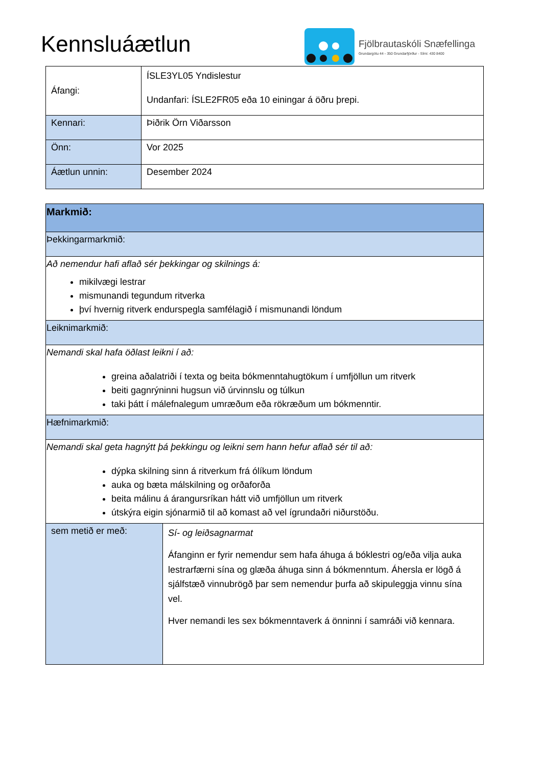Kennsluáætlun
Fjölbrautaskóli Snæfellinga
Grundargötu 44 - 350 Grundarfjörður - Sími: 430 8400
| Áfangi: | ÍSLE3YL05 Yndislestur Undanfari: ÍSLE2FR05 eða 10 einingar á öðru þrepi. |
| Kennari: | Þiðrik Örn Viðarsson |
| Önn: | Vor 2025 |
| Áætlun unnin: | Desember 2024 |
| Markmið: | |
| Þekkingarmarkmið: | |
| Að nemendur hafi aflað sér þekkingar og skilnings á: mikilvægi lestrar mismunandi tegundum ritverka því hvernig ritverk endurspegla samfélagið í mismunandi löndum | |
| Leiknimarkmið: | |
| Nemandi skal hafa öðlast leikni í að: greina aðalatriði í texta og beita bókmenntahugtökum í umfjöllun um ritverk beiti gagnrýninni hugsun við úrvinnslu og túlkun taki þátt í málefnalegum umræðum eða rökræðum um bókmenntir. | |
| Hæfnimarkmið: | |
| Nemandi skal geta hagnýtt þá þekkingu og leikni sem hann hefur aflað sér til að: dýpka skilning sinn á ritverkum frá ólíkum löndum auka og bæta málskilning og orðaforða beita málinu á árangursríkan hátt við umfjöllun um ritverk útskýra eigin sjónarmið til að komast að vel ígrundaðri niðurstöðu. | |
| sem metið er með: | Sí- og leiðsagnarmat Áfanginn er fyrir nemendur sem hafa áhuga á bóklestri og/eða vilja auka lestrarfærni sína og glæða áhuga sinn á bókmenntum. Áhersla er lögð á sjálfstæð vinnubrögð þar sem nemendur þurfa að skipuleggja vinnu sína vel. Hver nemandi les sex bókmenntaverk á önninni í samráði við kennara. |